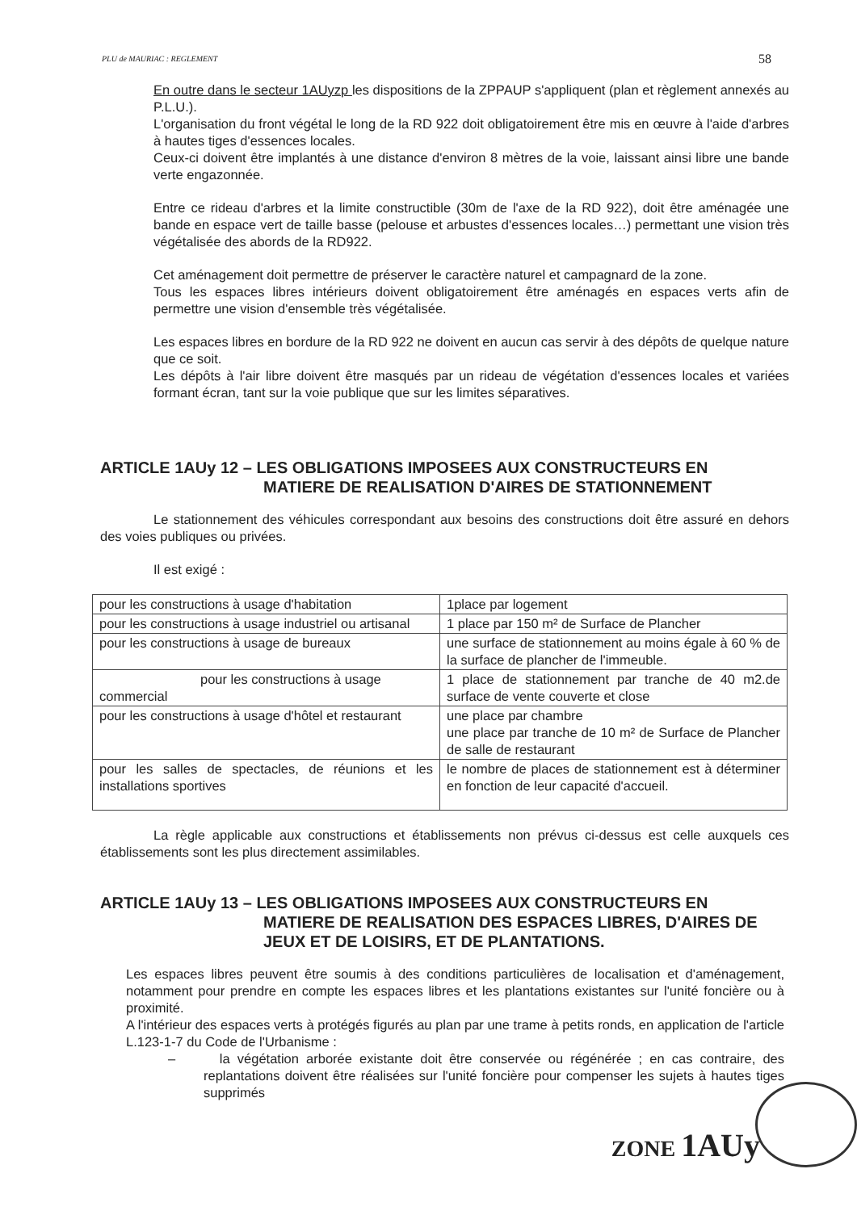PLU de MAURIAC : REGLEMENT 58
En outre dans le secteur 1AUyzp les dispositions de la ZPPAUP s'appliquent (plan et règlement annexés au P.L.U.).
L'organisation du front végétal le long de la RD 922 doit obligatoirement être mis en œuvre à l'aide d'arbres à hautes tiges d'essences locales.
Ceux-ci doivent être implantés à une distance d'environ 8 mètres de la voie, laissant ainsi libre une bande verte engazonnée.
Entre ce rideau d'arbres et la limite constructible (30m de l'axe de la RD 922), doit être aménagée une bande en espace vert de taille basse (pelouse et arbustes d'essences locales…) permettant une vision très végétalisée des abords de la RD922.
Cet aménagement doit permettre de préserver le caractère naturel et campagnard de la zone.
Tous les espaces libres intérieurs doivent obligatoirement être aménagés en espaces verts afin de permettre une vision d'ensemble très végétalisée.
Les espaces libres en bordure de la RD 922 ne doivent en aucun cas servir à des dépôts de quelque nature que ce soit.
Les dépôts à l'air libre doivent être masqués par un rideau de végétation d'essences locales et variées formant écran, tant sur la voie publique que sur les limites séparatives.
ARTICLE 1AUy 12 – LES OBLIGATIONS IMPOSEES AUX CONSTRUCTEURS EN
MATIERE DE REALISATION D'AIRES DE STATIONNEMENT
Le stationnement des véhicules correspondant aux besoins des constructions doit être assuré en dehors des voies publiques ou privées.
Il est exigé :
| pour les constructions à usage d'habitation | 1place par logement |
| pour les constructions à usage industriel ou artisanal | 1 place par 150 m² de Surface de Plancher |
| pour les constructions à usage de bureaux | une surface de stationnement au moins égale à 60 % de la surface de plancher de l'immeuble. |
| pour les constructions à usage commercial | 1 place de stationnement par tranche de 40 m2.de surface de vente couverte et close |
| pour les constructions à usage d'hôtel et restaurant | une place par chambre une place par tranche de 10 m² de Surface de Plancher de salle de restaurant |
| pour les salles de spectacles, de réunions et les installations sportives | le nombre de places de stationnement est à déterminer en fonction de leur capacité d'accueil. |
La règle applicable aux constructions et établissements non prévus ci-dessus est celle auxquels ces établissements sont les plus directement assimilables.
ARTICLE 1AUy 13 – LES OBLIGATIONS IMPOSEES AUX CONSTRUCTEURS EN
MATIERE DE REALISATION DES ESPACES LIBRES, D'AIRES DE JEUX ET DE LOISIRS, ET DE PLANTATIONS.
Les espaces libres peuvent être soumis à des conditions particulières de localisation et d'aménagement, notamment pour prendre en compte les espaces libres et les plantations existantes sur l'unité foncière ou à proximité.
A l'intérieur des espaces verts à protégés figurés au plan par une trame à petits ronds, en application de l'article L.123-1-7 du Code de l'Urbanisme :
– la végétation arborée existante doit être conservée ou régénérée ; en cas contraire, des replantations doivent être réalisées sur l'unité foncière pour compenser les sujets à hautes tiges supprimés
ZONE 1AUy